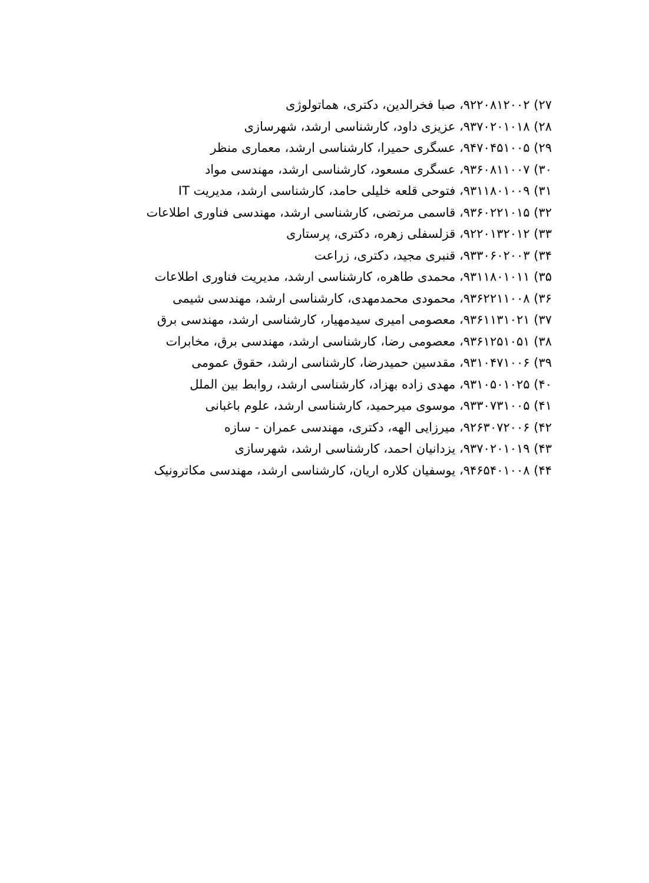۲۷) ۹۲۲۰۸۱۲۰۰۲، صبا فخرالدین، دکتری، هماتولوژی
۲۸) ۹۳۷۰۲۰۱۰۱۸، عزیزی داود، کارشناسی ارشد، شهرسازی
۲۹) ۹۴۷۰۴۵۱۰۰۵، عسگری حمیرا، کارشناسی ارشد، معماری منظر
۳۰) ۹۳۶۰۸۱۱۰۰۷، عسگری مسعود، کارشناسی ارشد، مهندسی مواد
۳۱) ۹۳۱۱۸۰۱۰۰۹، فتوحی قلعه خلیلی حامد، کارشناسی ارشد، مدیریت IT
۳۲) ۹۳۶۰۲۲۱۰۱۵، قاسمی مرتضی، کارشناسی ارشد، مهندسی فناوری اطلاعات
۳۳) ۹۲۲۰۱۳۲۰۱۲، قزلسفلی زهره، دکتری، پرستاری
۳۴) ۹۳۳۰۶۰۲۰۰۳، قنبری مجید، دکتری، زراعت
۳۵) ۹۳۱۱۸۰۱۰۱۱، محمدی طاهره، کارشناسی ارشد، مدیریت فناوری اطلاعات
۳۶) ۹۳۶۲۲۱۱۰۰۸، محمودی محمدمهدی، کارشناسی ارشد، مهندسی شیمی
۳۷) ۹۳۶۱۱۳۱۰۲۱، معصومی امیری سیدمهیار، کارشناسی ارشد، مهندسی برق
۳۸) ۹۳۶۱۲۵۱۰۵۱، معصومی رضا، کارشناسی ارشد، مهندسی برق، مخابرات
۳۹) ۹۳۱۰۴۷۱۰۰۶، مقدسین حمیدرضا، کارشناسی ارشد، حقوق عمومی
۴۰) ۹۳۱۰۵۰۱۰۲۵، مهدی زاده بهزاد، کارشناسی ارشد، روابط بین الملل
۴۱) ۹۳۳۰۷۳۱۰۰۵، موسوی میرحمید، کارشناسی ارشد، علوم باغبانی
۴۲) ۹۲۶۳۰۷۲۰۰۶، میرزایی الهه، دکتری، مهندسی عمران - سازه
۴۳) ۹۳۷۰۲۰۱۰۱۹، یزدانیان احمد، کارشناسی ارشد، شهرسازی
۴۴) ۹۴۶۵۴۰۱۰۰۸، یوسفیان کلاره اریان، کارشناسی ارشد، مهندسی مکاترونیک